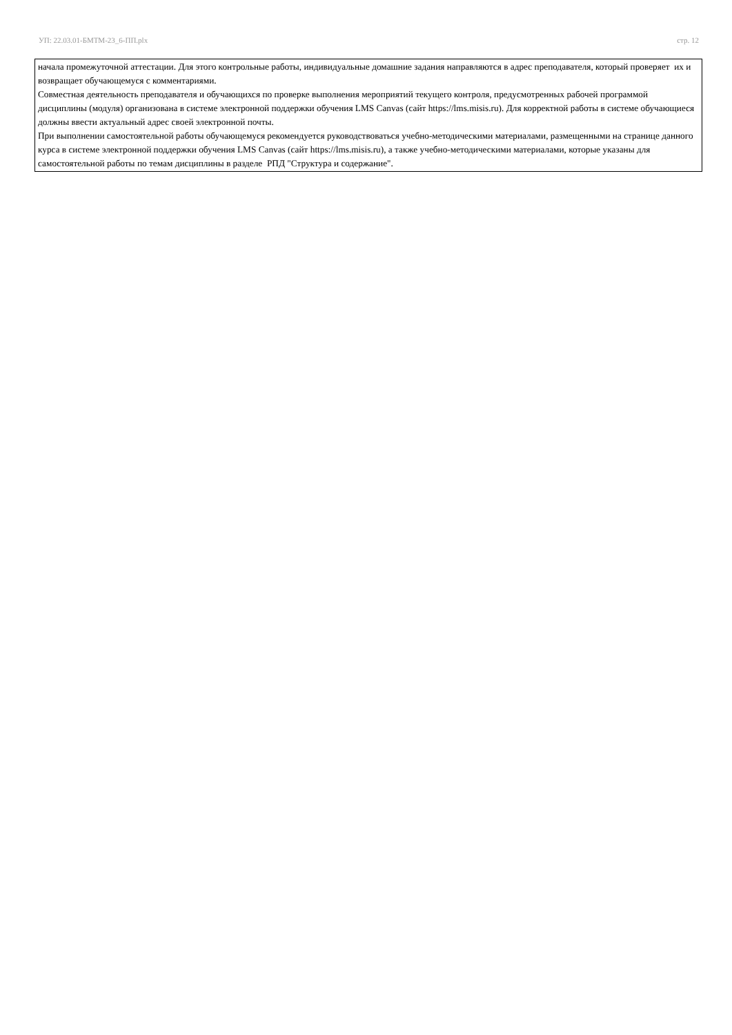УП: 22.03.01-БМТМ-23_6-ПП.plx стр. 12
начала промежуточной аттестации. Для этого контрольные работы, индивидуальные домашние задания направляются в адрес преподавателя, который проверяет их и возвращает обучающемуся с комментариями.
Совместная деятельность преподавателя и обучающихся по проверке выполнения мероприятий текущего контроля, предусмотренных рабочей программой дисциплины (модуля) организована в системе электронной поддержки обучения LMS Canvas (сайт https://lms.misis.ru). Для корректной работы в системе обучающиеся должны ввести актуальный адрес своей электронной почты.
При выполнении самостоятельной работы обучающемуся рекомендуется руководствоваться учебно-методическими материалами, размещенными на странице данного курса в системе электронной поддержки обучения LMS Canvas (сайт https://lms.misis.ru), а также учебно-методическими материалами, которые указаны для самостоятельной работы по темам дисциплины в разделе РПД "Структура и содержание".